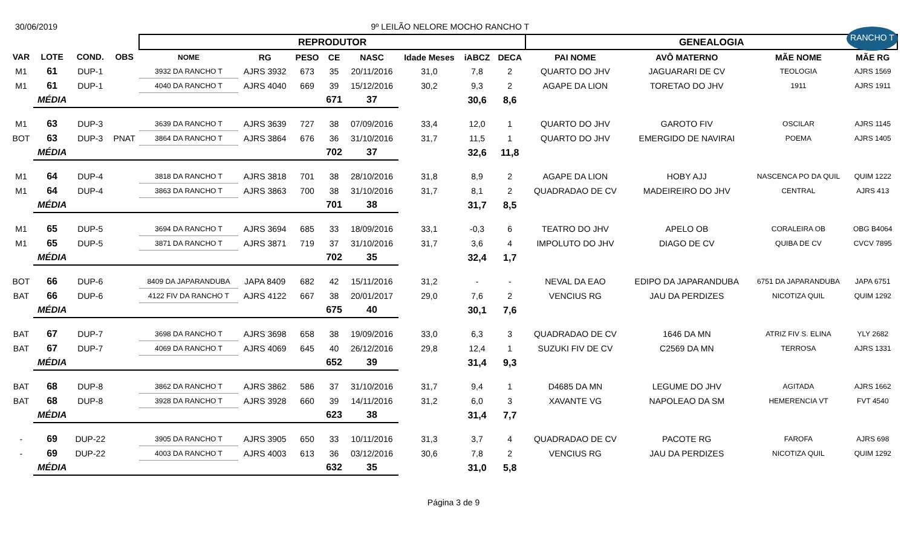30/06/2019 9º LEILÃO NELORE MOCHO RANCHO T
RANCHO T
| | | | | REPRODUTOR | | | | | | | | GENEALOGIA | | | |
| VAR | LOTE | COND. | OBS | NOME | RG | PESO | CE | NASC | Idade Meses | iABCZ | DECA | PAI NOME | AVÔ MATERNO | MÃE NOME | MÃE RG |
| M1 | 61 | DUP-1 | | 3932 DA RANCHO T | AJRS 3932 | 673 | 35 | 20/11/2016 | 31,0 | 7,8 | 2 | QUARTO DO JHV | JAGUARARI DE CV | TEOLOGIA | AJRS 1569 |
| M1 | 61 | DUP-1 | | 4040 DA RANCHO T | AJRS 4040 | 669 | 39 | 15/12/2016 | 30,2 | 9,3 | 2 | AGAPE DA LION | TORETAO DO JHV | 1911 | AJRS 1911 |
| | MÉDIA | | | | | | 671 | 37 | | 30,6 | 8,6 | | | | |
| M1 | 63 | DUP-3 | | 3639 DA RANCHO T | AJRS 3639 | 727 | 38 | 07/09/2016 | 33,4 | 12,0 | 1 | QUARTO DO JHV | GAROTO FIV | OSCILAR | AJRS 1145 |
| BOT | 63 | DUP-3 | PNAT | 3864 DA RANCHO T | AJRS 3864 | 676 | 36 | 31/10/2016 | 31,7 | 11,5 | 1 | QUARTO DO JHV | EMERGIDO DE NAVIRAI | POEMA | AJRS 1405 |
| | MÉDIA | | | | | | 702 | 37 | | 32,6 | 11,8 | | | | |
| M1 | 64 | DUP-4 | | 3818 DA RANCHO T | AJRS 3818 | 701 | 38 | 28/10/2016 | 31,8 | 8,9 | 2 | AGAPE DA LION | HOBY AJJ | NASCENCA PO DA QUIL | QUIM 1222 |
| M1 | 64 | DUP-4 | | 3863 DA RANCHO T | AJRS 3863 | 700 | 38 | 31/10/2016 | 31,7 | 8,1 | 2 | QUADRADAO DE CV | MADEIREIRO DO JHV | CENTRAL | AJRS 413 |
| | MÉDIA | | | | | | 701 | 38 | | 31,7 | 8,5 | | | | |
| M1 | 65 | DUP-5 | | 3694 DA RANCHO T | AJRS 3694 | 685 | 33 | 18/09/2016 | 33,1 | -0,3 | 6 | TEATRO DO JHV | APELO OB | CORALEIRA OB | OBG B4064 |
| M1 | 65 | DUP-5 | | 3871 DA RANCHO T | AJRS 3871 | 719 | 37 | 31/10/2016 | 31,7 | 3,6 | 4 | IMPOLUTO DO JHV | DIAGO DE CV | QUIBA DE CV | CVCV 7895 |
| | MÉDIA | | | | | | 702 | 35 | | 32,4 | 1,7 | | | | |
| BOT | 66 | DUP-6 | | 8409 DA JAPARANDUBA | JAPA 8409 | 682 | 42 | 15/11/2016 | 31,2 | - | - | NEVAL DA EAO | EDIPO DA JAPARANDUBA | 6751 DA JAPARANDUBA | JAPA 6751 |
| BAT | 66 | DUP-6 | | 4122 FIV DA RANCHO T | AJRS 4122 | 667 | 38 | 20/01/2017 | 29,0 | 7,6 | 2 | VENCIUS RG | JAU DA PERDIZES | NICOTIZA QUIL | QUIM 1292 |
| | MÉDIA | | | | | | 675 | 40 | | 30,1 | 7,6 | | | | |
| BAT | 67 | DUP-7 | | 3698 DA RANCHO T | AJRS 3698 | 658 | 38 | 19/09/2016 | 33,0 | 6,3 | 3 | QUADRADAO DE CV | 1646 DA MN | ATRIZ FIV S. ELINA | YLY 2682 |
| BAT | 67 | DUP-7 | | 4069 DA RANCHO T | AJRS 4069 | 645 | 40 | 26/12/2016 | 29,8 | 12,4 | 1 | SUZUKI FIV DE CV | C2569 DA MN | TERROSA | AJRS 1331 |
| | MÉDIA | | | | | | 652 | 39 | | 31,4 | 9,3 | | | | |
| BAT | 68 | DUP-8 | | 3862 DA RANCHO T | AJRS 3862 | 586 | 37 | 31/10/2016 | 31,7 | 9,4 | 1 | D4685 DA MN | LEGUME DO JHV | AGITADA | AJRS 1662 |
| BAT | 68 | DUP-8 | | 3928 DA RANCHO T | AJRS 3928 | 660 | 39 | 14/11/2016 | 31,2 | 6,0 | 3 | XAVANTE VG | NAPOLEAO DA SM | HEMERENCIA VT | FVT 4540 |
| | MÉDIA | | | | | | 623 | 38 | | 31,4 | 7,7 | | | | |
| - | 69 | DUP-22 | | 3905 DA RANCHO T | AJRS 3905 | 650 | 33 | 10/11/2016 | 31,3 | 3,7 | 4 | QUADRADAO DE CV | PACOTE RG | FAROFA | AJRS 698 |
| - | 69 | DUP-22 | | 4003 DA RANCHO T | AJRS 4003 | 613 | 36 | 03/12/2016 | 30,6 | 7,8 | 2 | VENCIUS RG | JAU DA PERDIZES | NICOTIZA QUIL | QUIM 1292 |
| | MÉDIA | | | | | | 632 | 35 | | 31,0 | 5,8 | | | | |
Página 3 de 9